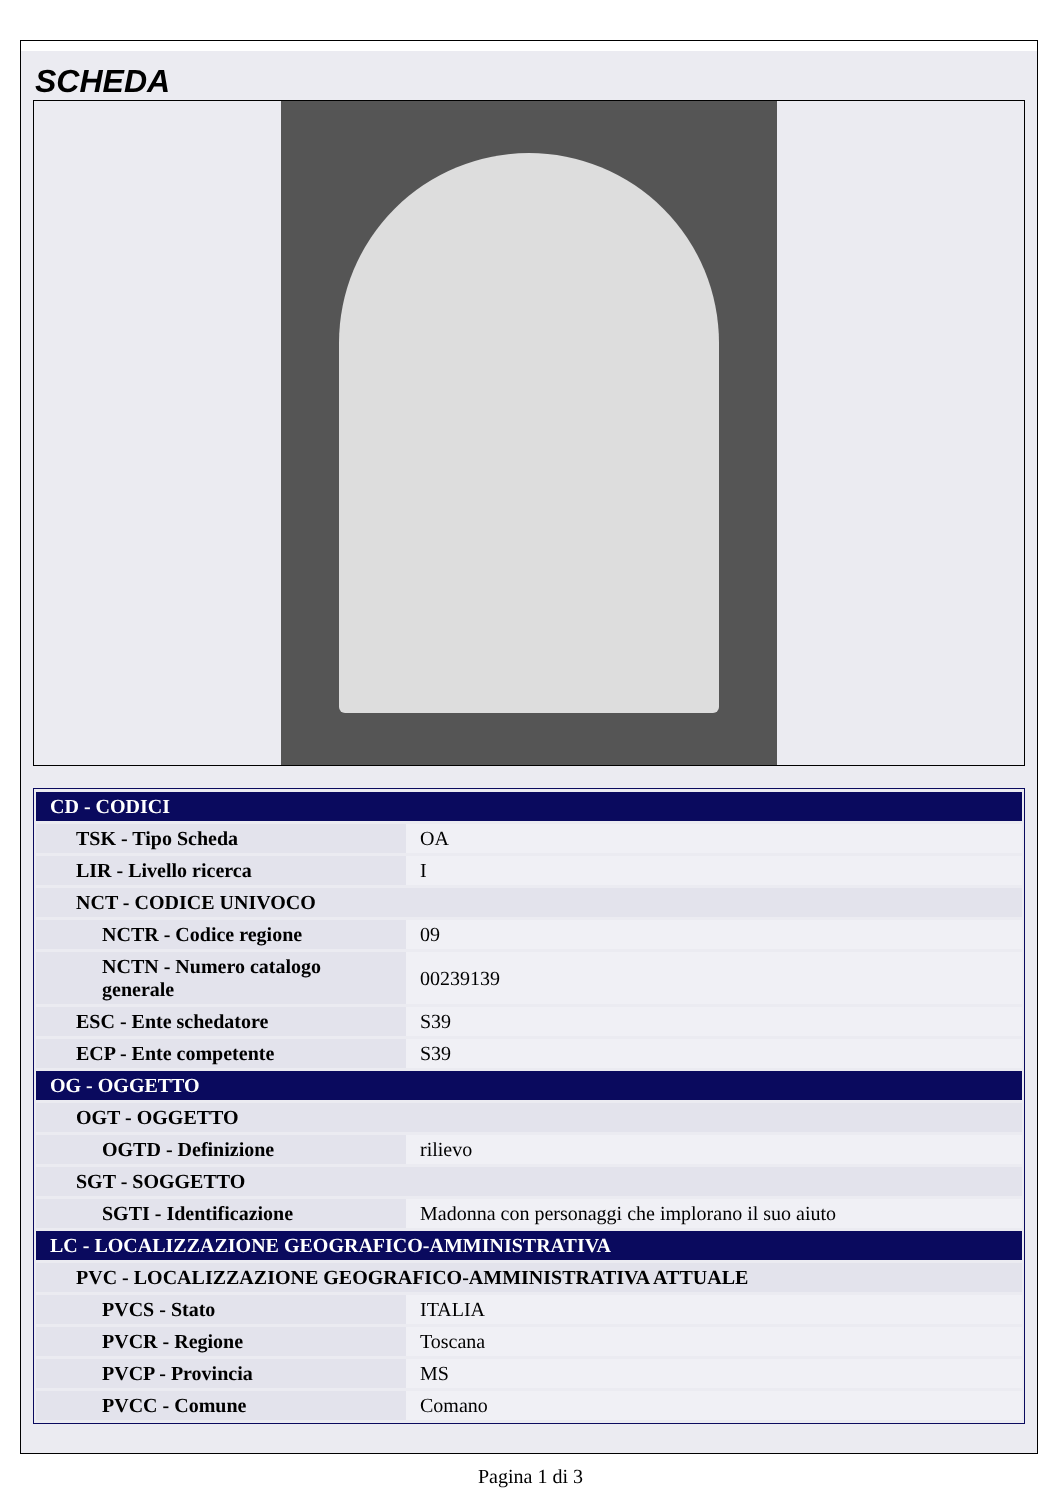SCHEDA
| CD - CODICI | |
| TSK - Tipo Scheda | OA |
| LIR - Livello ricerca | I |
| NCT - CODICE UNIVOCO | |
| NCTR - Codice regione | 09 |
| NCTN - Numero catalogo generale | 00239139 |
| ESC - Ente schedatore | S39 |
| ECP - Ente competente | S39 |
| OG - OGGETTO | |
| OGT - OGGETTO | |
| OGTD - Definizione | rilievo |
| SGT - SOGGETTO | |
| SGTI - Identificazione | Madonna con personaggi che implorano il suo aiuto |
| LC - LOCALIZZAZIONE GEOGRAFICO-AMMINISTRATIVA | |
| PVC - LOCALIZZAZIONE GEOGRAFICO-AMMINISTRATIVA ATTUALE | |
| PVCS - Stato | ITALIA |
| PVCR - Regione | Toscana |
| PVCP - Provincia | MS |
| PVCC - Comune | Comano |
Pagina 1 di 3